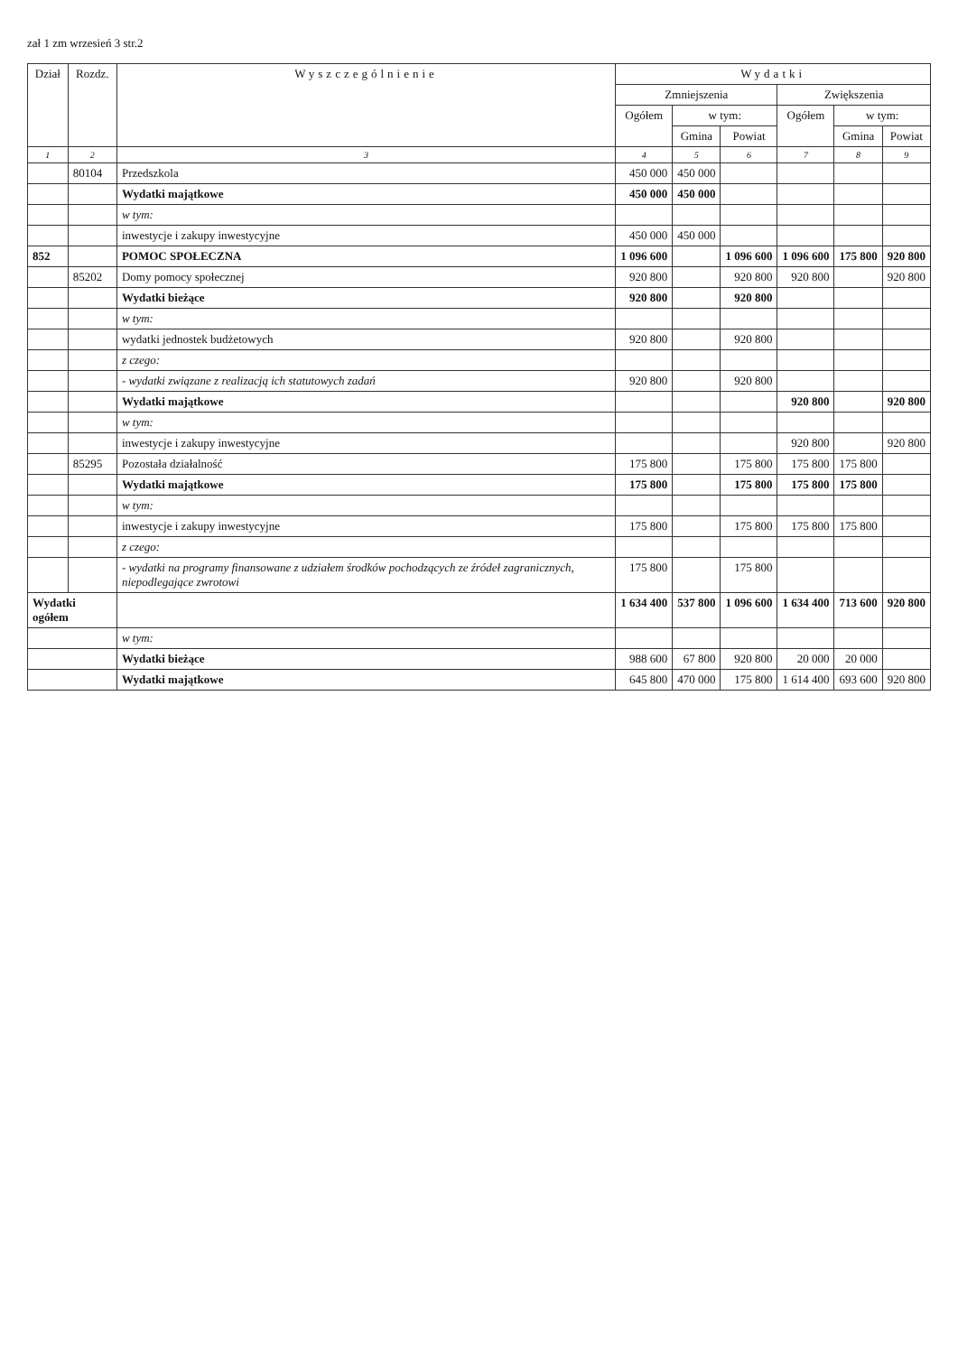zał 1 zm wrzesień 3 str.2
| Dział | Rozdz. | Wyszczególnienie | Wydatki | | | | | |
| --- | --- | --- | --- | --- | --- | --- | --- | --- |
| | | | Zmniejszenia | | | Zwiększenia | | |
| | | | Ogółem | w tym: | | Ogółem | w tym: | |
| | | | | Gmina | Powiat | | Gmina | Powiat |
| 1 | 2 | 3 | 4 | 5 | 6 | 7 | 8 | 9 |
| | 80104 | Przedszkola | 450 000 | 450 000 | | | | |
| | | Wydatki majątkowe | 450 000 | 450 000 | | | | |
| | | w tym: | | | | | | |
| | | inwestycje i zakupy inwestycyjne | 450 000 | 450 000 | | | | |
| 852 | | POMOC SPOŁECZNA | 1 096 600 | | 1 096 600 | 1 096 600 | 175 800 | 920 800 |
| | 85202 | Domy pomocy społecznej | 920 800 | | 920 800 | 920 800 | | 920 800 |
| | | Wydatki bieżące | 920 800 | | 920 800 | | | |
| | | w tym: | | | | | | |
| | | wydatki jednostek budżetowych | 920 800 | | 920 800 | | | |
| | | z czego: | | | | | | |
| | | - wydatki związane z realizacją ich statutowych zadań | 920 800 | | 920 800 | | | |
| | | Wydatki majątkowe | | | | 920 800 | | 920 800 |
| | | w tym: | | | | | | |
| | | inwestycje i zakupy inwestycyjne | | | | 920 800 | | 920 800 |
| | 85295 | Pozostała działalność | 175 800 | | 175 800 | 175 800 | 175 800 | |
| | | Wydatki majątkowe | 175 800 | | 175 800 | 175 800 | 175 800 | |
| | | w tym: | | | | | | |
| | | inwestycje i zakupy inwestycyjne | 175 800 | | 175 800 | 175 800 | 175 800 | |
| | | z czego: | | | | | | |
| | | - wydatki na programy finansowane z udziałem środków pochodzących ze źródeł zagranicznych, niepodlegające zwrotowi | 175 800 | | 175 800 | | | |
| Wydatki ogółem | | | 1 634 400 | 537 800 | 1 096 600 | 1 634 400 | 713 600 | 920 800 |
| | | w tym: | | | | | | |
| | | Wydatki bieżące | 988 600 | 67 800 | 920 800 | 20 000 | 20 000 | |
| | | Wydatki majątkowe | 645 800 | 470 000 | 175 800 | 1 614 400 | 693 600 | 920 800 |